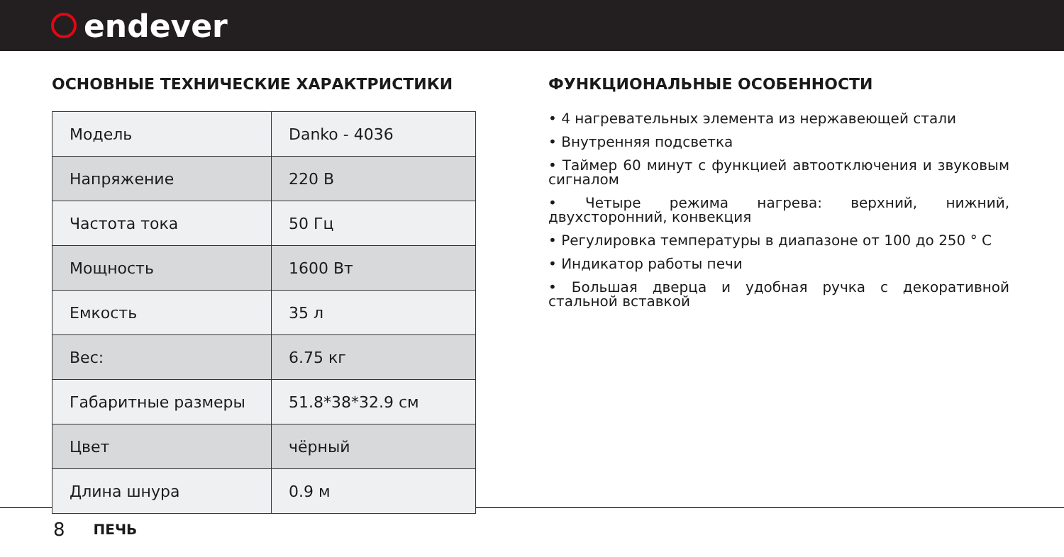endever
ОСНОВНЫЕ ТЕХНИЧЕСКИЕ ХАРАКТРИСТИКИ
| Модель | Danko - 4036 |
| Напряжение | 220 В |
| Частота тока | 50 Гц |
| Мощность | 1600 Вт |
| Емкость | 35 л |
| Вес: | 6.75 кг |
| Габаритные размеры | 51.8*38*32.9 см |
| Цвет | чёрный |
| Длина шнура | 0.9 м |
ФУНКЦИОНАЛЬНЫЕ ОСОБЕННОСТИ
• 4 нагревательных элемента из нержавеющей стали
• Внутренняя подсветка
• Таймер 60 минут с функцией автоотключения и звуковым сигналом
• Четыре режима нагрева: верхний, нижний, двухсторонний, конвекция
• Регулировка температуры в диапазоне от 100 до 250 ° С
• Индикатор работы печи
• Большая дверца и удобная ручка с декоративной стальной вставкой
8 ПЕЧЬ